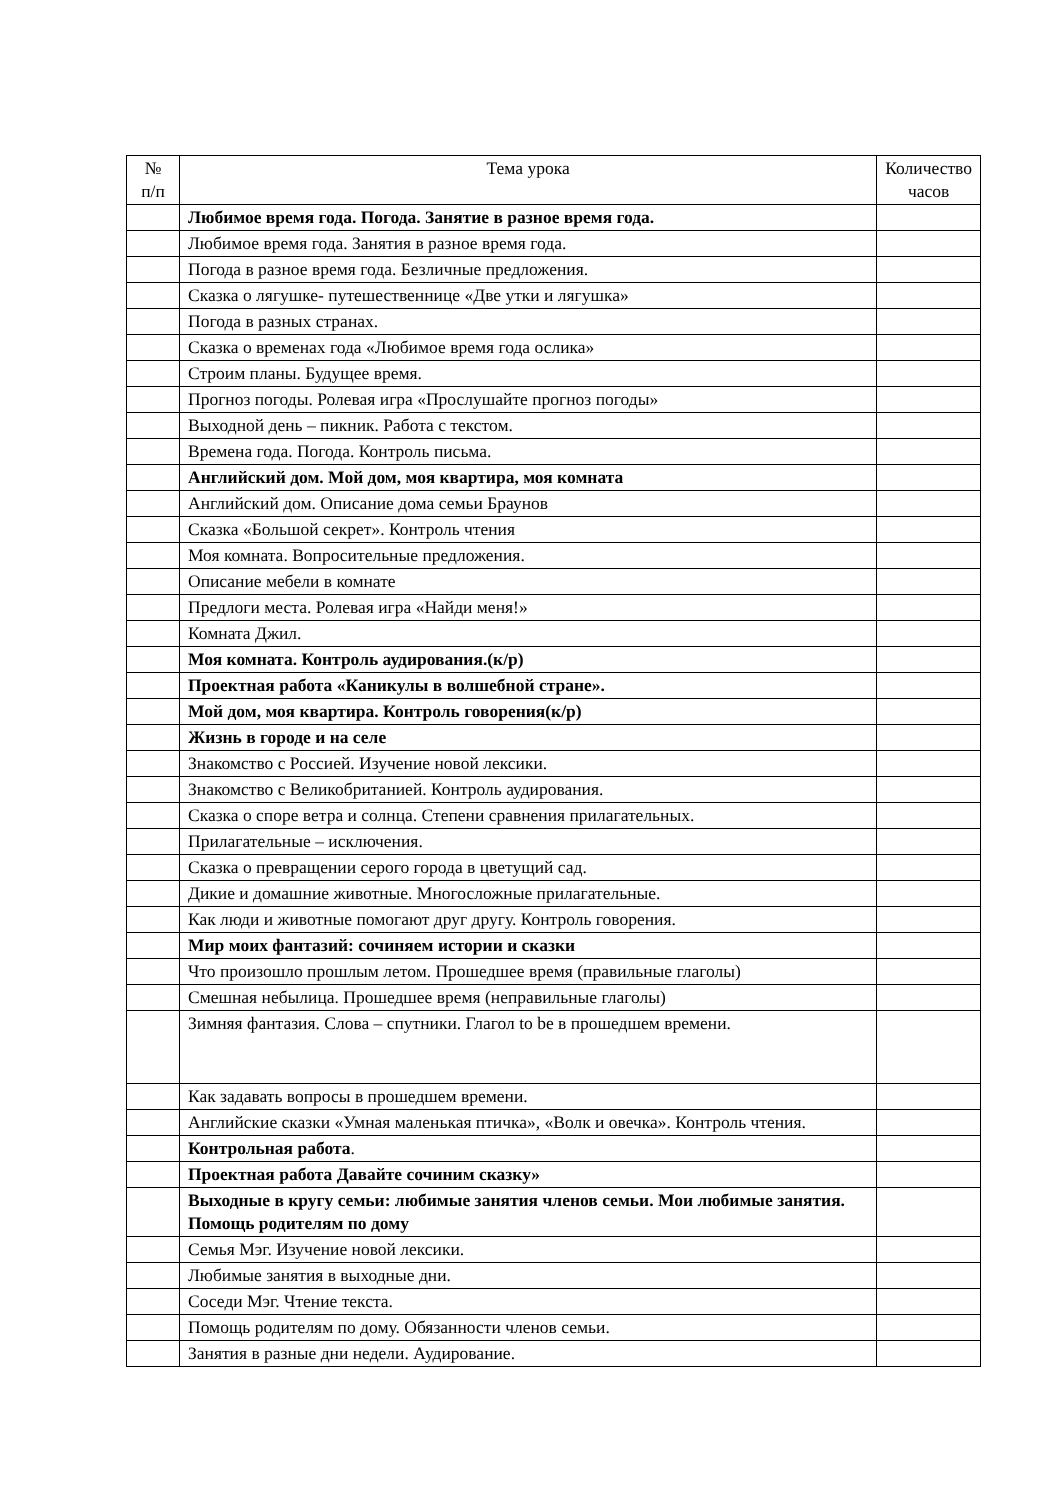| № п/п | Тема урока | Количество часов |
| --- | --- | --- |
| | Любимое время года. Погода. Занятие в разное время года. | |
| | Любимое время года. Занятия в разное время года. | |
| | Погода в разное время года. Безличные предложения. | |
| | Сказка о лягушке- путешественнице «Две утки и лягушка» | |
| | Погода в разных странах. | |
| | Сказка о временах года «Любимое время года ослика» | |
| | Строим планы. Будущее время. | |
| | Прогноз погоды. Ролевая игра «Прослушайте прогноз погоды» | |
| | Выходной день – пикник. Работа с текстом. | |
| | Времена года. Погода. Контроль письма. | |
| | Английский дом. Мой дом, моя квартира, моя комната | |
| | Английский дом. Описание дома семьи Браунов | |
| | Сказка «Большой секрет». Контроль чтения | |
| | Моя комната. Вопросительные предложения. | |
| | Описание мебели в комнате | |
| | Предлоги места. Ролевая игра «Найди меня!» | |
| | Комната Джил. | |
| | Моя комната. Контроль аудирования.(к/р) | |
| | Проектная работа «Каникулы в волшебной стране». | |
| | Мой дом, моя квартира. Контроль говорения(к/р) | |
| | Жизнь в городе и на селе | |
| | Знакомство с Россией. Изучение новой лексики. | |
| | Знакомство с Великобританией. Контроль аудирования. | |
| | Сказка о споре ветра и солнца. Степени сравнения прилагательных. | |
| | Прилагательные – исключения. | |
| | Сказка о превращении серого города в цветущий сад. | |
| | Дикие и домашние животные. Многосложные прилагательные. | |
| | Как люди и животные помогают друг другу. Контроль говорения. | |
| | Мир моих фантазий: сочиняем истории и сказки | |
| | Что произошло прошлым летом. Прошедшее время (правильные глаголы) | |
| | Смешная небылица. Прошедшее время (неправильные глаголы) | |
| | Зимняя фантазия. Слова – спутники. Глагол to be в прошедшем времени. | |
| | Как задавать вопросы в прошедшем времени. | |
| | Английские сказки «Умная маленькая птичка», «Волк и овечка». Контроль чтения. | |
| | Контрольная работа . | |
| | Проектная работа Давайте сочиним сказку» | |
| | Выходные в кругу семьи: любимые занятия членов семьи. Мои любимые занятия. Помощь родителям по дому | |
| | Семья Мэг. Изучение новой лексики. | |
| | Любимые занятия в выходные дни. | |
| | Соседи Мэг. Чтение текста. | |
| | Помощь родителям по дому. Обязанности членов семьи. | |
| | Занятия в разные дни недели. Аудирование. | |